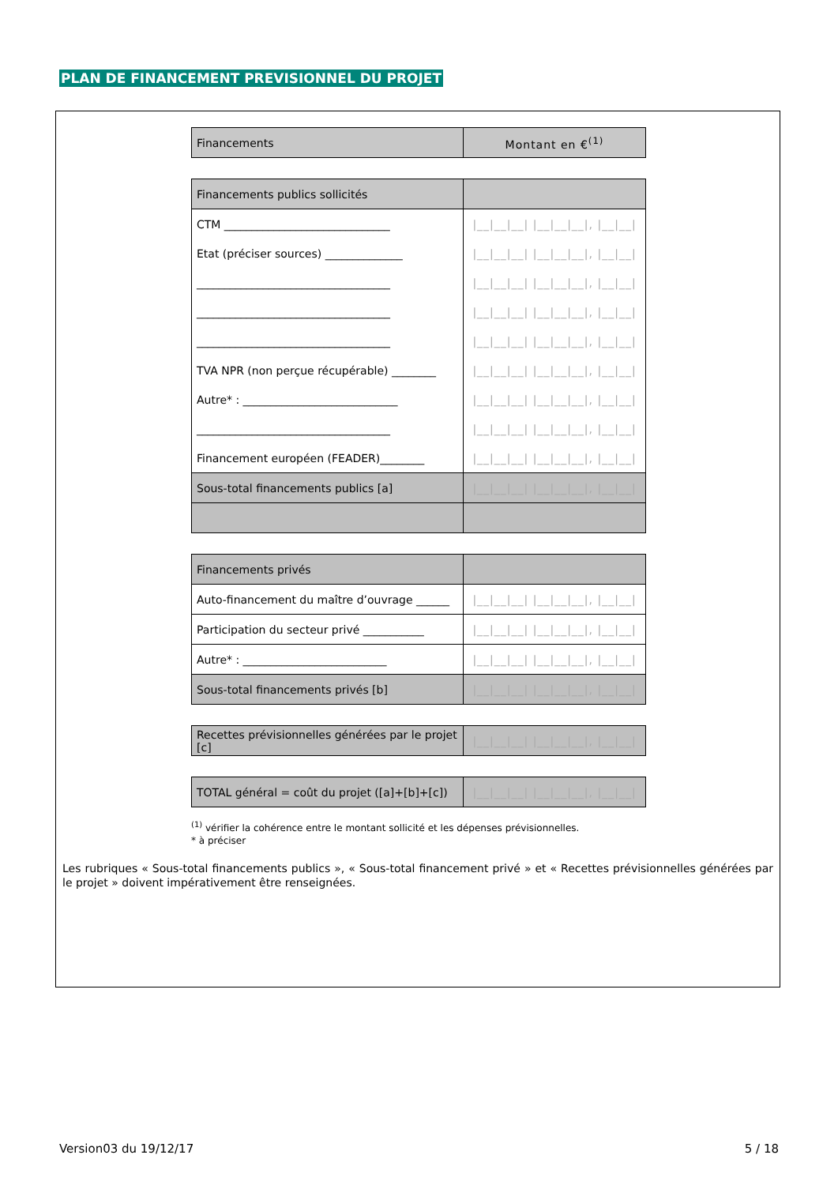PLAN DE FINANCEMENT PREVISIONNEL DU PROJET
| Financements | Montant en €<sup>(1)</sup> |
| Financements publics sollicités | |
| CTM ______________________________ | /__/__/__/ /__/__/__/, /__/__/ |
| Etat (préciser sources) ______________ | /__/__/__/ /__/__/__/, /__/__/ |
| ___________________________________ | /__/__/__/ /__/__/__/, /__/__/ |
| ___________________________________ | /__/__/__/ /__/__/__/, /__/__/ |
| ___________________________________ | /__/__/__/ /__/__/__/, /__/__/ |
| TVA NPR (non perçue récupérable) ________ | /__/__/__/ /__/__/__/, /__/__/ |
| Autre* : ____________________________ | /__/__/__/ /__/__/__/, /__/__/ |
| ___________________________________ | /__/__/__/ /__/__/__/, /__/__/ |
| Financement européen (FEADER)________ | /__/__/__/ /__/__/__/, /__/__/ |
| Sous-total financements publics [a] | /__/__/__/ /__/__/__/, /__/__/ |
| Financements privés | |
| Auto-financement du maître d’ouvrage ______ | /__/__/__/ /__/__/__/, /__/__/ |
| Participation du secteur privé ___________ | /__/__/__/ /__/__/__/, /__/__/ |
| Autre* : __________________________ | /__/__/__/ /__/__/__/, /__/__/ |
| Sous-total financements privés [b] | /__/__/__/ /__/__/__/, /__/__/ |
| Recettes prévisionnelles générées par le projet [c] | /__/__/__/ /__/__/__/, /__/__/ |
| TOTAL général = coût du projet ([a]+[b]+[c]) | /__/__/__/ /__/__/__/, /__/__/ |
<sup>(1)</sup> vérifier la cohérence entre le montant sollicité et les dépenses prévisionnelles.
* à préciser
Les rubriques « Sous-total financements publics », « Sous-total financement privé » et « Recettes prévisionnelles générées par le projet » doivent impérativement être renseignées.
Version03 du 19/12/17 5 / 18